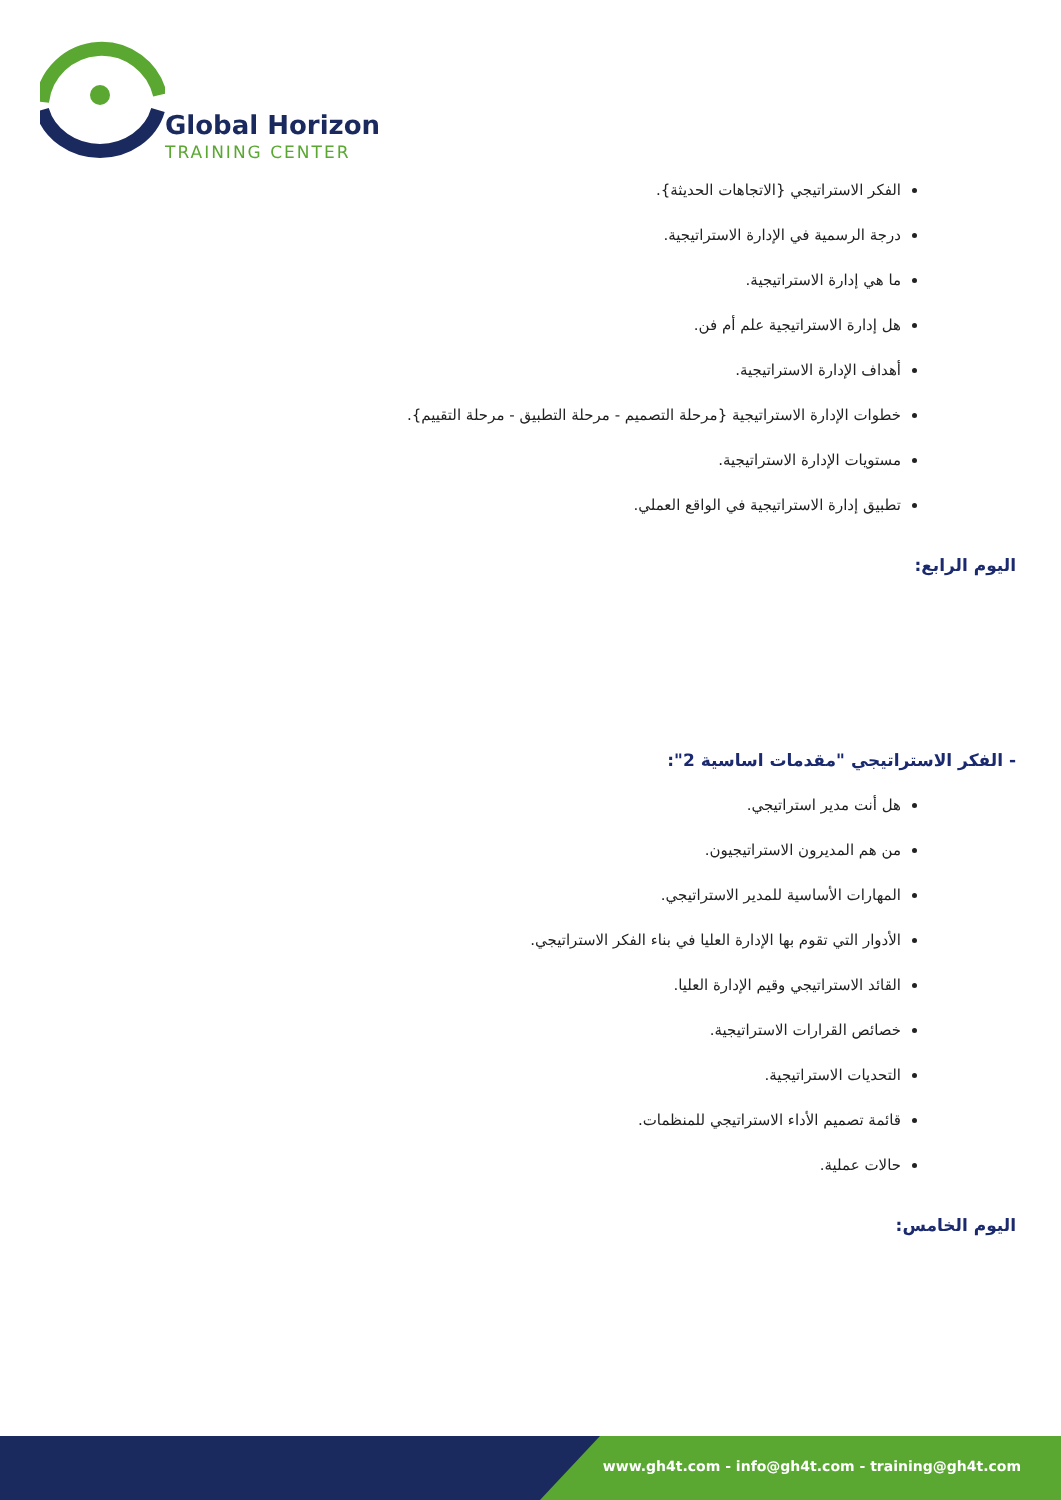Global Horizon
TRAINING CENTER
الفكر الاستراتيجي {الاتجاهات الحديثة}.
درجة الرسمية في الإدارة الاستراتيجية.
ما هي إدارة الاستراتيجية.
هل إدارة الاستراتيجية علم أم فن.
أهداف الإدارة الاستراتيجية.
خطوات الإدارة الاستراتيجية {مرحلة التصميم - مرحلة التطبيق - مرحلة التقييم}.
مستويات الإدارة الاستراتيجية.
تطبيق إدارة الاستراتيجية في الواقع العملي.
اليوم الرابع:
- الفكر الاستراتيجي "مقدمات اساسية 2":
هل أنت مدير استراتيجي.
من هم المديرون الاستراتيجيون.
المهارات الأساسية للمدير الاستراتيجي.
الأدوار التي تقوم بها الإدارة العليا في بناء الفكر الاستراتيجي.
القائد الاستراتيجي وقيم الإدارة العليا.
خصائص القرارات الاستراتيجية.
التحديات الاستراتيجية.
قائمة تصميم الأداء الاستراتيجي للمنظمات.
حالات عملية.
اليوم الخامس:
www.gh4t.com - info@gh4t.com - training@gh4t.com